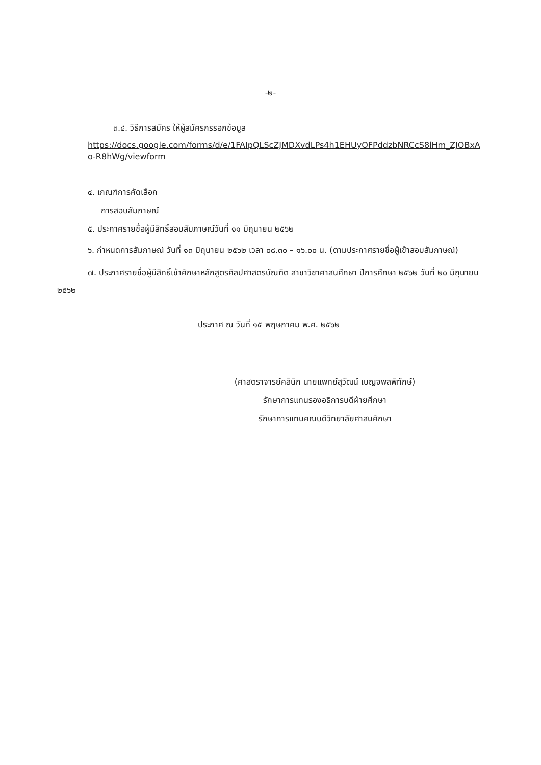-๒-
๓.๔. วิธีการสมัคร ให้ผู้สมัครกรรอกข้อมูล
https://docs.google.com/forms/d/e/1FAIpQLScZJMDXvdLPs4h1EHUyOFPddzbNRCcS8lHm_ZJOBxAo-R8hWg/viewform
๔. เกณฑ์การคัดเลือก
การสอบสัมภาษณ์
๕. ประกาศรายชื่อผู้มีสิทธิ์สอบสัมภาษณ์วันที่ ๑๑ มิถุนายน ๒๕๖๒
๖. กำหนดการสัมภาษณ์ วันที่ ๑๓ มิถุนายน ๒๕๖๒ เวลา ๐๘.๓๐ – ๑๖.๐๐ น. (ตามประกาศรายชื่อผู้เข้าสอบสัมภาษณ์)
๗. ประกาศรายชื่อผู้มีสิทธิ์เข้าศึกษาหลักสูตรศิลปศาสตรบัณฑิต สาขาวิชาศาสนศึกษา ปีการศึกษา ๒๕๖๒ วันที่ ๒๐ มิถุนายน ๒๕๖๒
ประกาศ ณ วันที่ ๑๕ พฤษภาคม พ.ศ. ๒๕๖๒
(ศาสตราจารย์คลินิก นายแพทย์สุวัฒน์ เบญจพลพิทักษ์)
รักษาการแทนรองอธิการบดีฝ่ายศึกษา
รักษาการแทนคณบดีวิทยาลัยศาสนศึกษา